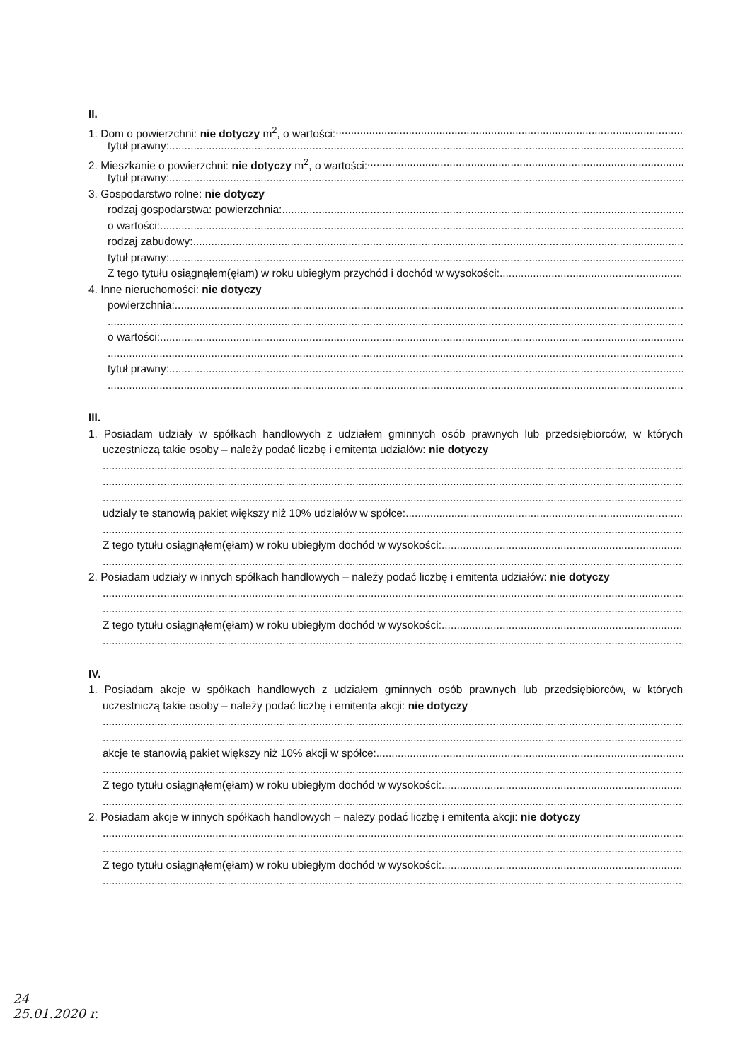II.
1. Dom o powierzchni: nie dotyczy m<sup>2</sup>, o wartości:
tytuł prawny:
2. Mieszkanie o powierzchni: nie dotyczy m<sup>2</sup>, o wartości:
tytuł prawny:
3. Gospodarstwo rolne: nie dotyczy
rodzaj gospodarstwa: powierzchnia:
o wartości:
rodzaj zabudowy:
tytuł prawny:
Z tego tytułu osiągnąłem(ęłam) w roku ubiegłym przychód i dochód w wysokości:
4. Inne nieruchomości: nie dotyczy
powierzchnia:
o wartości:
tytuł prawny:
III.
1. Posiadam udziały w spółkach handlowych z udziałem gminnych osób prawnych lub przedsiębiorców, w których uczestniczą takie osoby – należy podać liczbę i emitenta udziałów: nie dotyczy
udziały te stanowią pakiet większy niż 10% udziałów w spółce:
Z tego tytułu osiągnąłem(ęłam) w roku ubiegłym dochód w wysokości:
2. Posiadam udziały w innych spółkach handlowych – należy podać liczbę i emitenta udziałów: nie dotyczy
Z tego tytułu osiągnąłem(ęłam) w roku ubiegłym dochód w wysokości:
IV.
1. Posiadam akcje w spółkach handlowych z udziałem gminnych osób prawnych lub przedsiębiorców, w których uczestniczą takie osoby – należy podać liczbę i emitenta akcji: nie dotyczy
akcje te stanowią pakiet większy niż 10% akcji w spółce:
Z tego tytułu osiągnąłem(ęłam) w roku ubiegłym dochód w wysokości:
2. Posiadam akcje w innych spółkach handlowych – należy podać liczbę i emitenta akcji: nie dotyczy
Z tego tytułu osiągnąłem(ęłam) w roku ubiegłym dochód w wysokości:
24
25.01.2020 r.